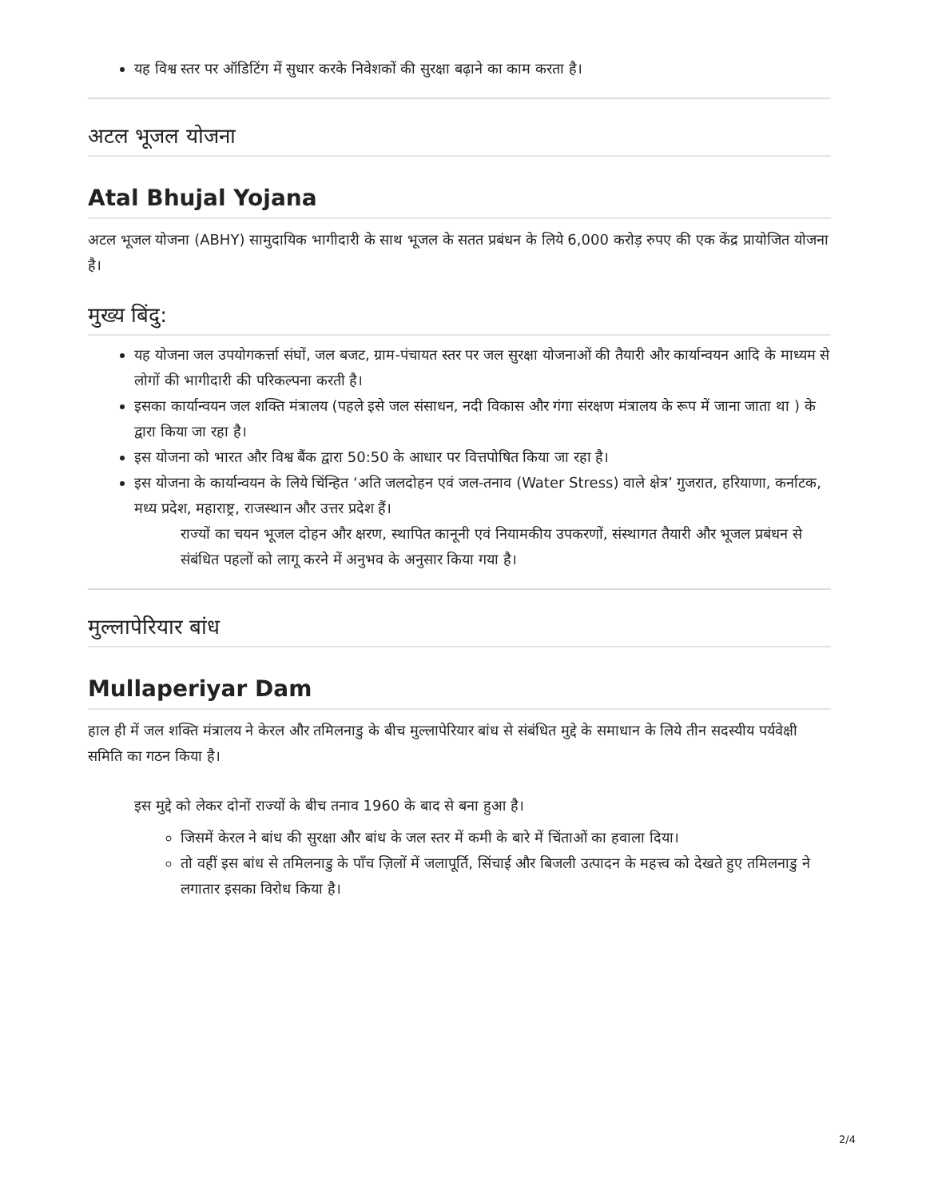यह विश्व स्तर पर ऑडिटिंग में सुधार करके निवेशकों की सुरक्षा बढ़ाने का काम करता है।
अटल भूजल योजना
Atal Bhujal Yojana
अटल भूजल योजना (ABHY) सामुदायिक भागीदारी के साथ भूजल के सतत प्रबंधन के लिये 6,000 करोड़ रुपए की एक केंद्र प्रायोजित योजना है।
मुख्य बिंदु:
यह योजना जल उपयोगकर्त्ता संघों, जल बजट, ग्राम-पंचायत स्तर पर जल सुरक्षा योजनाओं की तैयारी और कार्यान्वयन आदि के माध्यम से लोगों की भागीदारी की परिकल्पना करती है।
इसका कार्यान्वयन जल शक्ति मंत्रालय (पहले इसे जल संसाधन, नदी विकास और गंगा संरक्षण मंत्रालय के रूप में जाना जाता था ) के द्वारा किया जा रहा है।
इस योजना को भारत और विश्व बैंक द्वारा 50:50 के आधार पर वित्तपोषित किया जा रहा है।
इस योजना के कार्यान्वयन के लिये चिंन्हित ‘अति जलदोहन एवं जल-तनाव (Water Stress) वाले क्षेत्र’ गुजरात, हरियाणा, कर्नाटक, मध्य प्रदेश, महाराष्ट्र, राजस्थान और उत्तर प्रदेश हैं।
राज्यों का चयन भूजल दोहन और क्षरण, स्थापित कानूनी एवं नियामकीय उपकरणों, संस्थागत तैयारी और भूजल प्रबंधन से संबंधित पहलों को लागू करने में अनुभव के अनुसार किया गया है।
मुल्लापेरियार बांध
Mullaperiyar Dam
हाल ही में जल शक्ति मंत्रालय ने केरल और तमिलनाडु के बीच मुल्लापेरियार बांध से संबंधित मुद्दे के समाधान के लिये तीन सदस्यीय पर्यवेक्षी समिति का गठन किया है।
इस मुद्दे को लेकर दोनों राज्यों के बीच तनाव 1960 के बाद से बना हुआ है।
जिसमें केरल ने बांध की सुरक्षा और बांध के जल स्तर में कमी के बारे में चिंताओं का हवाला दिया।
तो वहीं इस बांध से तमिलनाडु के पाँच ज़िलों में जलापूर्ति, सिंचाई और बिजली उत्पादन के महत्त्व को देखते हुए तमिलनाडु ने लगातार इसका विरोध किया है।
2/4